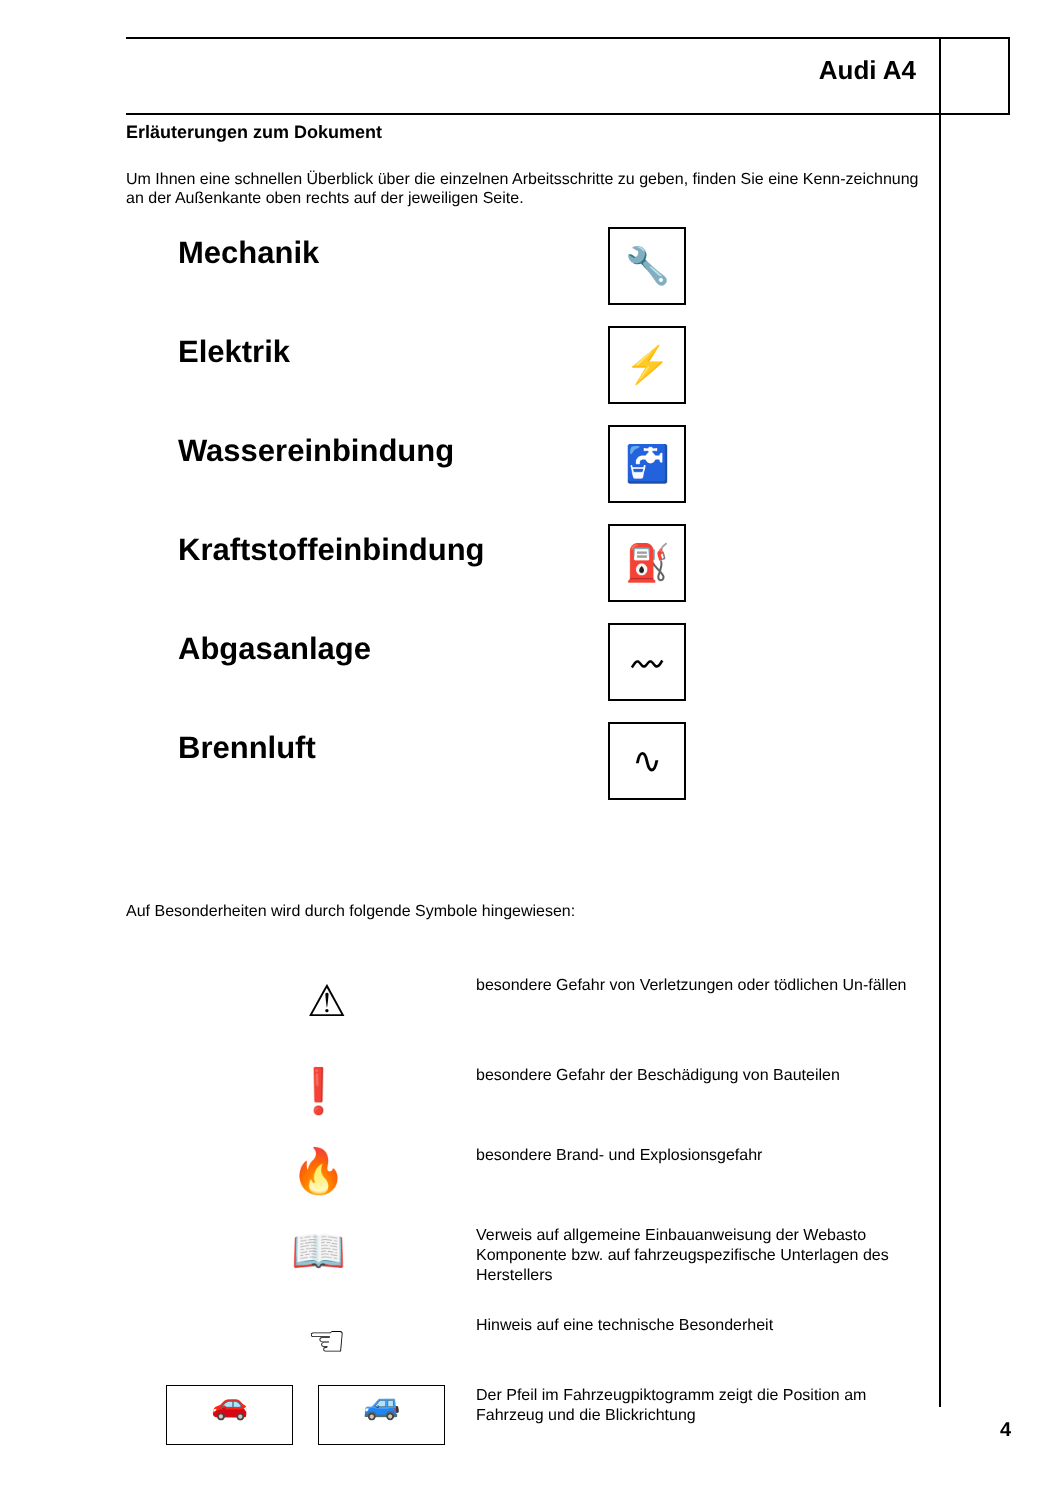Audi A4
Erläuterungen zum Dokument
Um Ihnen eine schnellen Überblick über die einzelnen Arbeitsschritte zu geben, finden Sie eine Kenn-zeichnung an der Außenkante oben rechts auf der jeweiligen Seite.
Mechanik
🔧
Elektrik
⚡
Wassereinbindung
🚰
Kraftstoffeinbindung
⛽
Abgasanlage
〰
Brennluft
∿
Auf Besonderheiten wird durch folgende Symbole hingewiesen:
⚠
besondere Gefahr von Verletzungen oder tödlichen Un-fällen
❗
besondere Gefahr der Beschädigung von Bauteilen
🔥
besondere Brand- und Explosionsgefahr
📖
Verweis auf allgemeine Einbauanweisung der Webasto Komponente bzw. auf fahrzeugspezifische Unterlagen des Herstellers
☜
Hinweis auf eine technische Besonderheit
🚗 🚙
Der Pfeil im Fahrzeugpiktogramm zeigt die Position am Fahrzeug und die Blickrichtung
4